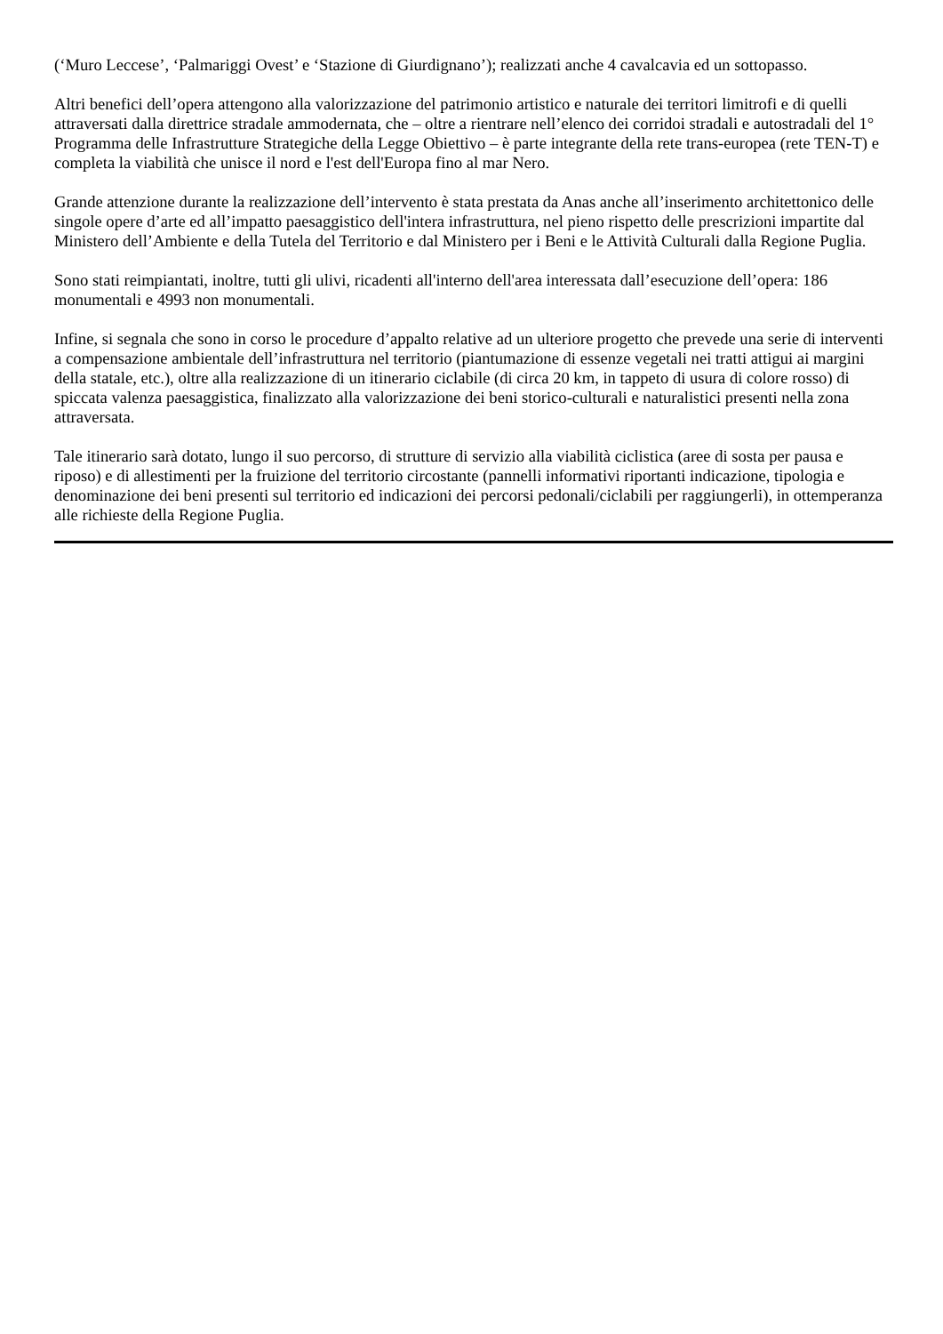(‘Muro Leccese’, ‘Palmariggi Ovest’ e ‘Stazione di Giurdignano’); realizzati anche 4 cavalcavia ed un sottopasso.
Altri benefici dell’opera attengono alla valorizzazione del patrimonio artistico e naturale dei territori limitrofi e di quelli attraversati dalla direttrice stradale ammodernata, che – oltre a rientrare nell’elenco dei corridoi stradali e autostradali del 1° Programma delle Infrastrutture Strategiche della Legge Obiettivo – è parte integrante della rete trans-europea (rete TEN-T) e completa la viabilità che unisce il nord e l'est dell'Europa fino al mar Nero.
Grande attenzione durante la realizzazione dell’intervento è stata prestata da Anas anche all’inserimento architettonico delle singole opere d’arte ed all’impatto paesaggistico dell'intera infrastruttura, nel pieno rispetto delle prescrizioni impartite dal Ministero dell’Ambiente e della Tutela del Territorio e dal Ministero per i Beni e le Attività Culturali dalla Regione Puglia.
Sono stati reimpiantati, inoltre, tutti gli ulivi, ricadenti all'interno dell'area interessata dall’esecuzione dell’opera: 186 monumentali e 4993 non monumentali.
Infine, si segnala che sono in corso le procedure d’appalto relative ad un ulteriore progetto che prevede una serie di interventi a compensazione ambientale dell’infrastruttura nel territorio (piantumazione di essenze vegetali nei tratti attigui ai margini della statale, etc.), oltre alla realizzazione di un itinerario ciclabile (di circa 20 km, in tappeto di usura di colore rosso) di spiccata valenza paesaggistica, finalizzato alla valorizzazione dei beni storico-culturali e naturalistici presenti nella zona attraversata.
Tale itinerario sarà dotato, lungo il suo percorso, di strutture di servizio alla viabilità ciclistica (aree di sosta per pausa e riposo) e di allestimenti per la fruizione del territorio circostante (pannelli informativi riportanti indicazione, tipologia e denominazione dei beni presenti sul territorio ed indicazioni dei percorsi pedonali/ciclabili per raggiungerli), in ottemperanza alle richieste della Regione Puglia.